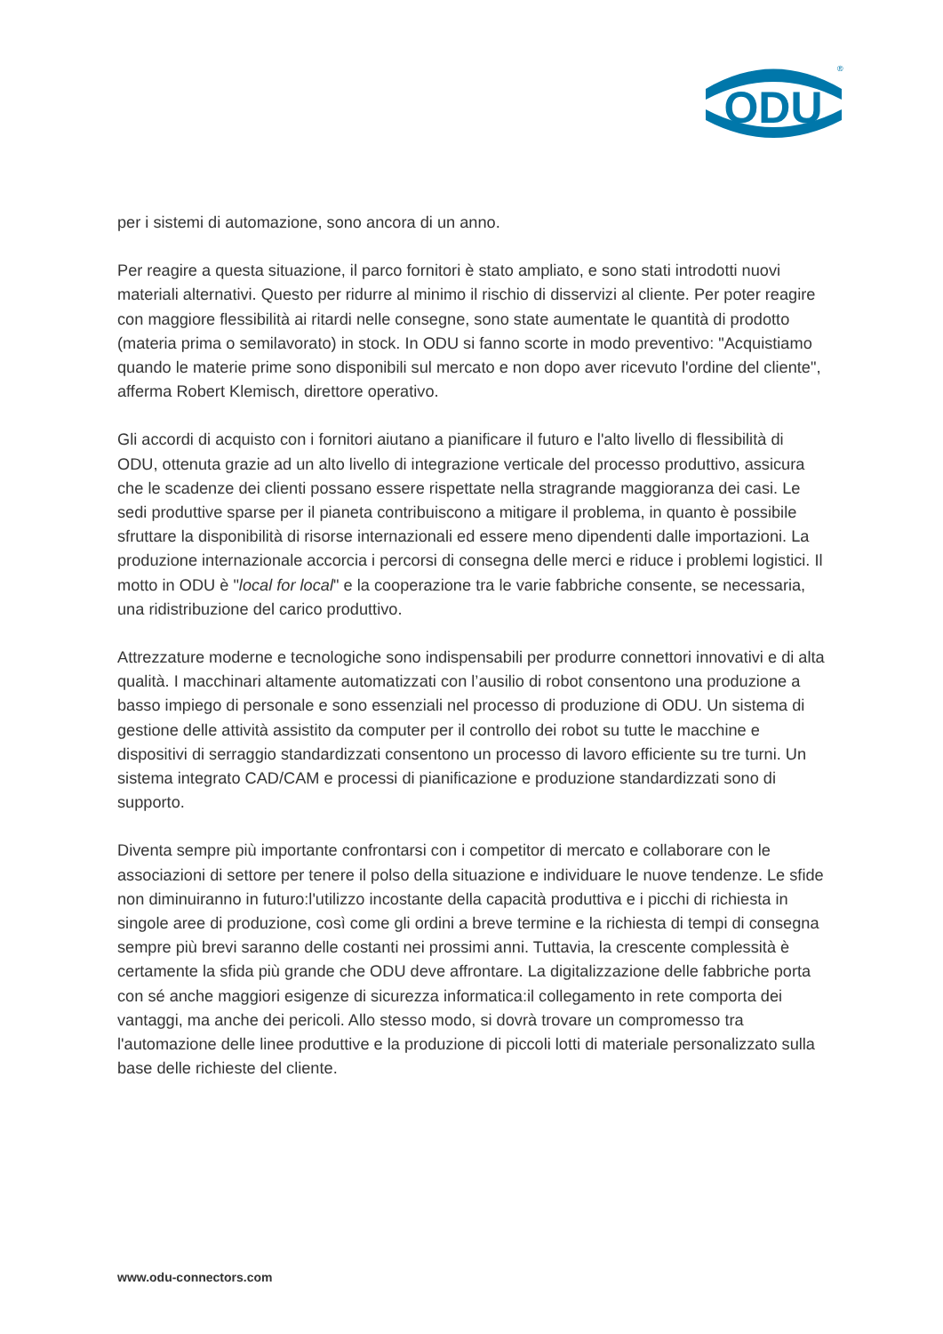ODU
®
per i sistemi di automazione, sono ancora di un anno.
Per reagire a questa situazione, il parco fornitori è stato ampliato, e sono stati introdotti nuovi materiali alternativi. Questo per ridurre al minimo il rischio di disservizi al cliente. Per poter reagire con maggiore flessibilità ai ritardi nelle consegne, sono state aumentate le quantità di prodotto (materia prima o semilavorato) in stock. In ODU si fanno scorte in modo preventivo: "Acquistiamo quando le materie prime sono disponibili sul mercato e non dopo aver ricevuto l'ordine del cliente", afferma Robert Klemisch, direttore operativo.
Gli accordi di acquisto con i fornitori aiutano a pianificare il futuro e l'alto livello di flessibilità di ODU, ottenuta grazie ad un alto livello di integrazione verticale del processo produttivo, assicura che le scadenze dei clienti possano essere rispettate nella stragrande maggioranza dei casi. Le sedi produttive sparse per il pianeta contribuiscono a mitigare il problema, in quanto è possibile sfruttare la disponibilità di risorse internazionali ed essere meno dipendenti dalle importazioni. La produzione internazionale accorcia i percorsi di consegna delle merci e riduce i problemi logistici. Il motto in ODU è "local for local" e la cooperazione tra le varie fabbriche consente, se necessaria, una ridistribuzione del carico produttivo.
Attrezzature moderne e tecnologiche sono indispensabili per produrre connettori innovativi e di alta qualità. I macchinari altamente automatizzati con l’ausilio di robot consentono una produzione a basso impiego di personale e sono essenziali nel processo di produzione di ODU. Un sistema di gestione delle attività assistito da computer per il controllo dei robot su tutte le macchine e dispositivi di serraggio standardizzati consentono un processo di lavoro efficiente su tre turni. Un sistema integrato CAD/CAM e processi di pianificazione e produzione standardizzati sono di supporto.
Diventa sempre più importante confrontarsi con i competitor di mercato e collaborare con le associazioni di settore per tenere il polso della situazione e individuare le nuove tendenze. Le sfide non diminuiranno in futuro:l'utilizzo incostante della capacità produttiva e i picchi di richiesta in singole aree di produzione, così come gli ordini a breve termine e la richiesta di tempi di consegna sempre più brevi saranno delle costanti nei prossimi anni. Tuttavia, la crescente complessità è certamente la sfida più grande che ODU deve affrontare. La digitalizzazione delle fabbriche porta con sé anche maggiori esigenze di sicurezza informatica:il collegamento in rete comporta dei vantaggi, ma anche dei pericoli. Allo stesso modo, si dovrà trovare un compromesso tra l'automazione delle linee produttive e la produzione di piccoli lotti di materiale personalizzato sulla base delle richieste del cliente.
www.odu-connectors.com